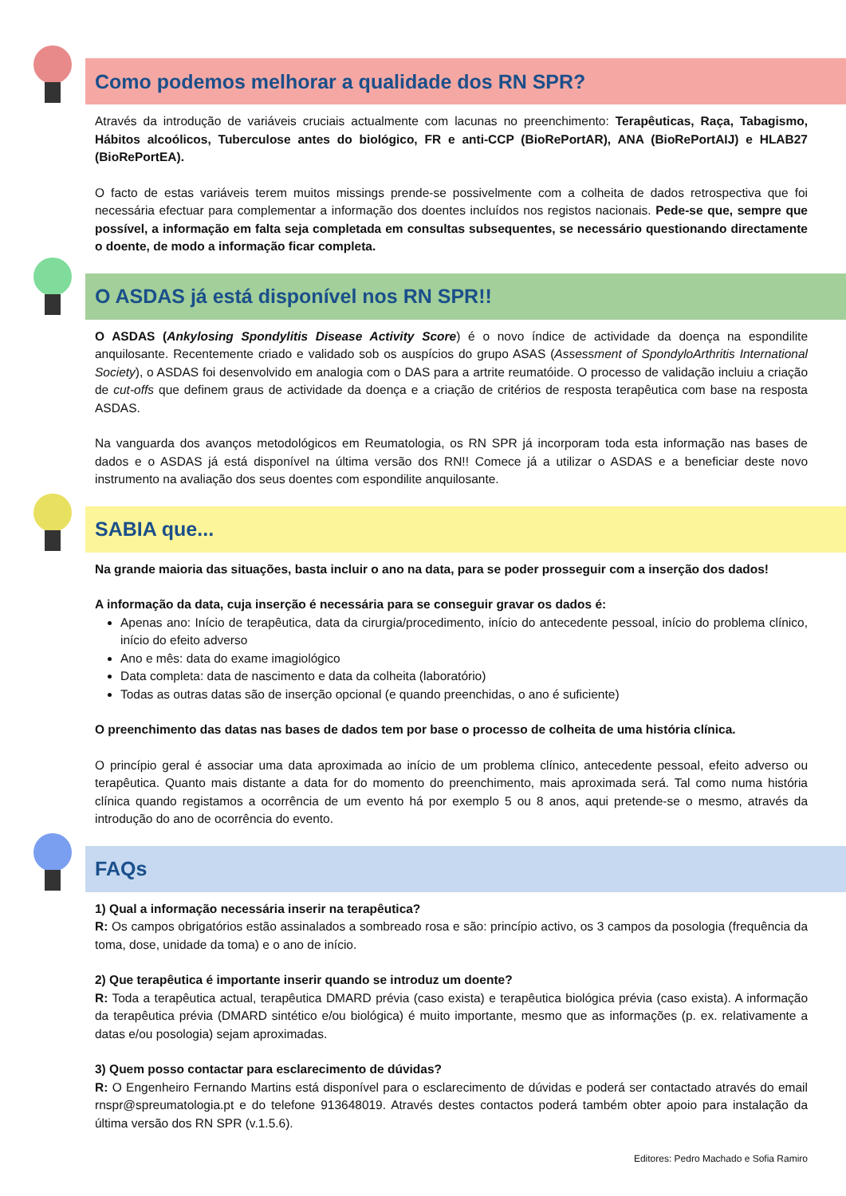Como podemos melhorar a qualidade dos RN SPR?
Através da introdução de variáveis cruciais actualmente com lacunas no preenchimento: Terapêuticas, Raça, Tabagismo, Hábitos alcoólicos, Tuberculose antes do biológico, FR e anti-CCP (BioRePortAR), ANA (BioRePortAIJ) e HLAB27 (BioRePortEA).
O facto de estas variáveis terem muitos missings prende-se possivelmente com a colheita de dados retrospectiva que foi necessária efectuar para complementar a informação dos doentes incluídos nos registos nacionais. Pede-se que, sempre que possível, a informação em falta seja completada em consultas subsequentes, se necessário questionando directamente o doente, de modo a informação ficar completa.
O ASDAS já está disponível nos RN SPR!!
O ASDAS (Ankylosing Spondylitis Disease Activity Score) é o novo índice de actividade da doença na espondilite anquilosante. Recentemente criado e validado sob os auspícios do grupo ASAS (Assessment of SpondyloArthritis International Society), o ASDAS foi desenvolvido em analogia com o DAS para a artrite reumatóide. O processo de validação incluiu a criação de cut-offs que definem graus de actividade da doença e a criação de critérios de resposta terapêutica com base na resposta ASDAS.
Na vanguarda dos avanços metodológicos em Reumatologia, os RN SPR já incorporam toda esta informação nas bases de dados e o ASDAS já está disponível na última versão dos RN!! Comece já a utilizar o ASDAS e a beneficiar deste novo instrumento na avaliação dos seus doentes com espondilite anquilosante.
SABIA que...
Na grande maioria das situações, basta incluir o ano na data, para se poder prosseguir com a inserção dos dados!
A informação da data, cuja inserção é necessária para se conseguir gravar os dados é:
Apenas ano: Início de terapêutica, data da cirurgia/procedimento, início do antecedente pessoal, início do problema clínico, início do efeito adverso
Ano e mês: data do exame imagiológico
Data completa: data de nascimento e data da colheita (laboratório)
Todas as outras datas são de inserção opcional (e quando preenchidas, o ano é suficiente)
O preenchimento das datas nas bases de dados tem por base o processo de colheita de uma história clínica.
O princípio geral é associar uma data aproximada ao início de um problema clínico, antecedente pessoal, efeito adverso ou terapêutica. Quanto mais distante a data for do momento do preenchimento, mais aproximada será. Tal como numa história clínica quando registamos a ocorrência de um evento há por exemplo 5 ou 8 anos, aqui pretende-se o mesmo, através da introdução do ano de ocorrência do evento.
FAQs
1) Qual a informação necessária inserir na terapêutica?
R: Os campos obrigatórios estão assinalados a sombreado rosa e são: princípio activo, os 3 campos da posologia (frequência da toma, dose, unidade da toma) e o ano de início.
2) Que terapêutica é importante inserir quando se introduz um doente?
R: Toda a terapêutica actual, terapêutica DMARD prévia (caso exista) e terapêutica biológica prévia (caso exista). A informação da terapêutica prévia (DMARD sintético e/ou biológica) é muito importante, mesmo que as informações (p. ex. relativamente a datas e/ou posologia) sejam aproximadas.
3) Quem posso contactar para esclarecimento de dúvidas?
R: O Engenheiro Fernando Martins está disponível para o esclarecimento de dúvidas e poderá ser contactado através do email rnspr@spreumatologia.pt e do telefone 913648019. Através destes contactos poderá também obter apoio para instalação da última versão dos RN SPR (v.1.5.6).
Editores: Pedro Machado e Sofia Ramiro